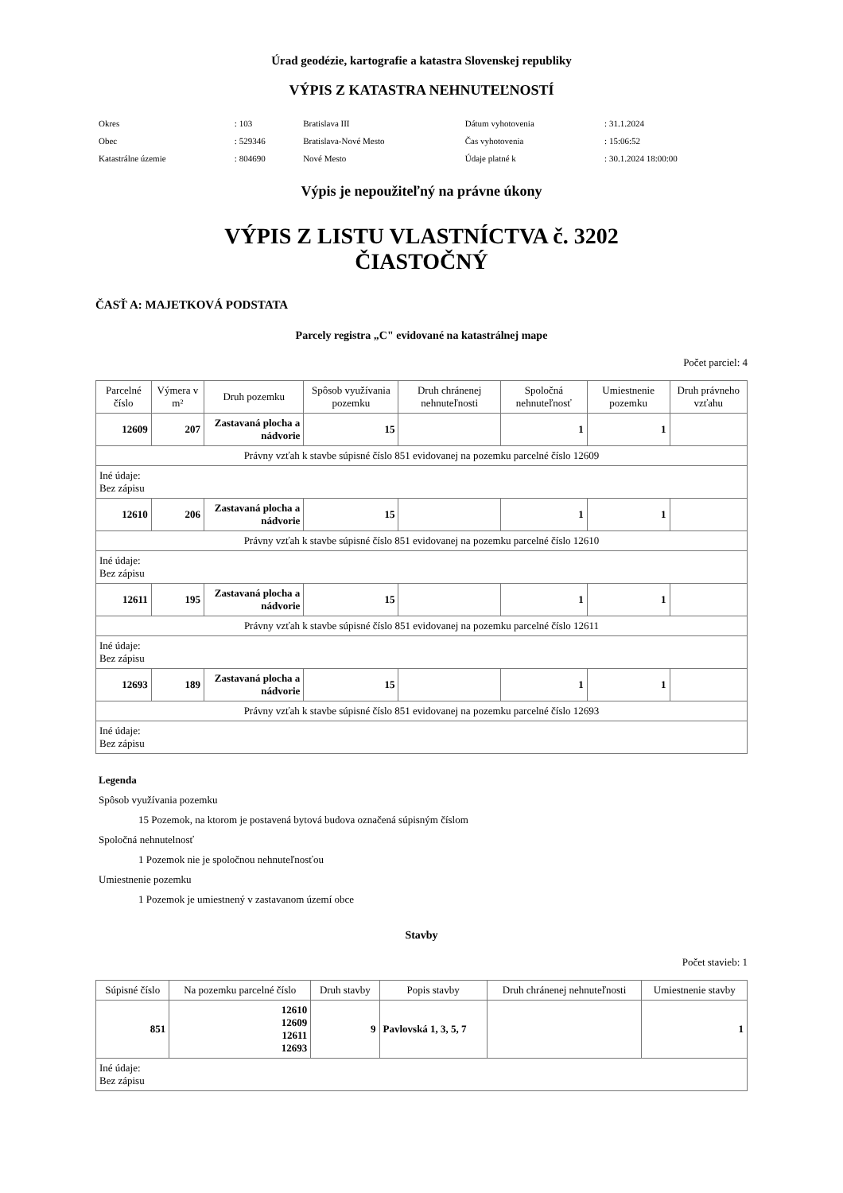Úrad geodézie, kartografie a katastra Slovenskej republiky
VÝPIS Z KATASTRA NEHNUTEĽNOSTÍ
| Okres | : 103 | Bratislava III | Dátum vyhotovenia | : 31.1.2024 |
| Obec | : 529346 | Bratislava-Nové Mesto | Čas vyhotovenia | : 15:06:52 |
| Katastrálne územie | : 804690 | Nové Mesto | Údaje platné k | : 30.1.2024 18:00:00 |
Výpis je nepoužiteľný na právne úkony
VÝPIS Z LISTU VLASTNÍCTVA č. 3202
ČIASTOČNÝ
ČASŤ A: MAJETKOVÁ PODSTATA
Parcely registra „C" evidované na katastrálnej mape
Počet parciel: 4
| Parcelné číslo | Výmera v m² | Druh pozemku | Spôsob využívania pozemku | Druh chránenej nehnuteľnosti | Spoločná nehnuteľnosť | Umiestnenie pozemku | Druh právneho vzťahu |
| --- | --- | --- | --- | --- | --- | --- | --- |
| 12609 | 207 | Zastavaná plocha a nádvorie | 15 | | 1 | 1 | |
| Právny vzťah k stavbe súpisné číslo 851 evidovanej na pozemku parcelné číslo 12609 | | | | | | | |
| Iné údaje: Bez zápisu | | | | | | | |
| 12610 | 206 | Zastavaná plocha a nádvorie | 15 | | 1 | 1 | |
| Právny vzťah k stavbe súpisné číslo 851 evidovanej na pozemku parcelné číslo 12610 | | | | | | | |
| Iné údaje: Bez zápisu | | | | | | | |
| 12611 | 195 | Zastavaná plocha a nádvorie | 15 | | 1 | 1 | |
| Právny vzťah k stavbe súpisné číslo 851 evidovanej na pozemku parcelné číslo 12611 | | | | | | | |
| Iné údaje: Bez zápisu | | | | | | | |
| 12693 | 189 | Zastavaná plocha a nádvorie | 15 | | 1 | 1 | |
| Právny vzťah k stavbe súpisné číslo 851 evidovanej na pozemku parcelné číslo 12693 | | | | | | | |
| Iné údaje: Bez zápisu | | | | | | | |
Legenda
Spôsob využívania pozemku
15 Pozemok, na ktorom je postavená bytová budova označená súpisným číslom
Spoločná nehnutelnosť
1 Pozemok nie je spoločnou nehnuteľnosťou
Umiestnenie pozemku
1 Pozemok je umiestnený v zastavanom území obce
Stavby
Počet stavieb: 1
| Súpisné číslo | Na pozemku parcelné číslo | Druh stavby | Popis stavby | Druh chránenej nehnuteľnosti | Umiestnenie stavby |
| --- | --- | --- | --- | --- | --- |
| 851 | 12610 12609 12611 12693 | 9 | Pavlovská 1, 3, 5, 7 | | 1 |
| Iné údaje: Bez zápisu | | | | | |